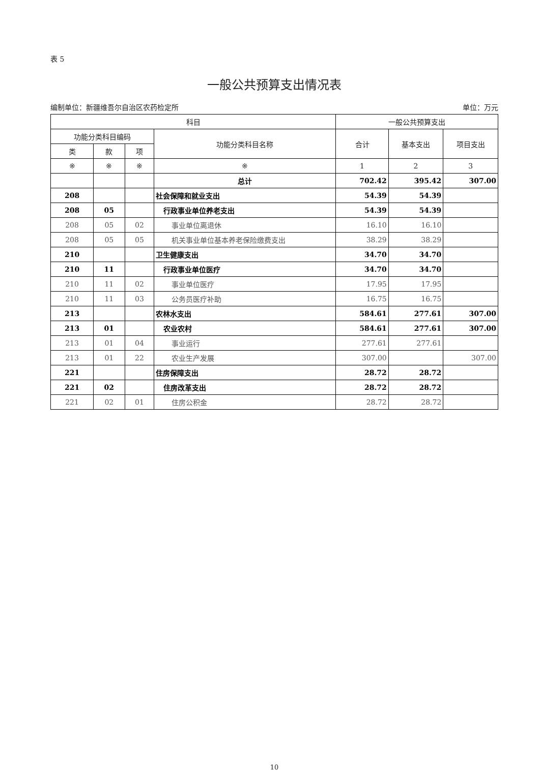表 5
一般公共预算支出情况表
编制单位：新疆维吾尔自治区农药检定所 单位：万元
| 科目 | | | | 一般公共预算支出 | | |
| --- | --- | --- | --- | --- | --- | --- |
| 功能分类科目编码 | | | 功能分类科目名称 | 合计 | 基本支出 | 项目支出 |
| 类 | 款 | 项 | | | | |
| ※ | ※ | ※ | ※ | 1 | 2 | 3 |
| | | | 总计 | 702.42 | 395.42 | 307.00 |
| 208 | | | 社会保障和就业支出 | 54.39 | 54.39 | |
| 208 | 05 | | 行政事业单位养老支出 | 54.39 | 54.39 | |
| 208 | 05 | 02 | 事业单位离退休 | 16.10 | 16.10 | |
| 208 | 05 | 05 | 机关事业单位基本养老保险缴费支出 | 38.29 | 38.29 | |
| 210 | | | 卫生健康支出 | 34.70 | 34.70 | |
| 210 | 11 | | 行政事业单位医疗 | 34.70 | 34.70 | |
| 210 | 11 | 02 | 事业单位医疗 | 17.95 | 17.95 | |
| 210 | 11 | 03 | 公务员医疗补助 | 16.75 | 16.75 | |
| 213 | | | 农林水支出 | 584.61 | 277.61 | 307.00 |
| 213 | 01 | | 农业农村 | 584.61 | 277.61 | 307.00 |
| 213 | 01 | 04 | 事业运行 | 277.61 | 277.61 | |
| 213 | 01 | 22 | 农业生产发展 | 307.00 | | 307.00 |
| 221 | | | 住房保障支出 | 28.72 | 28.72 | |
| 221 | 02 | | 住房改革支出 | 28.72 | 28.72 | |
| 221 | 02 | 01 | 住房公积金 | 28.72 | 28.72 | |
10